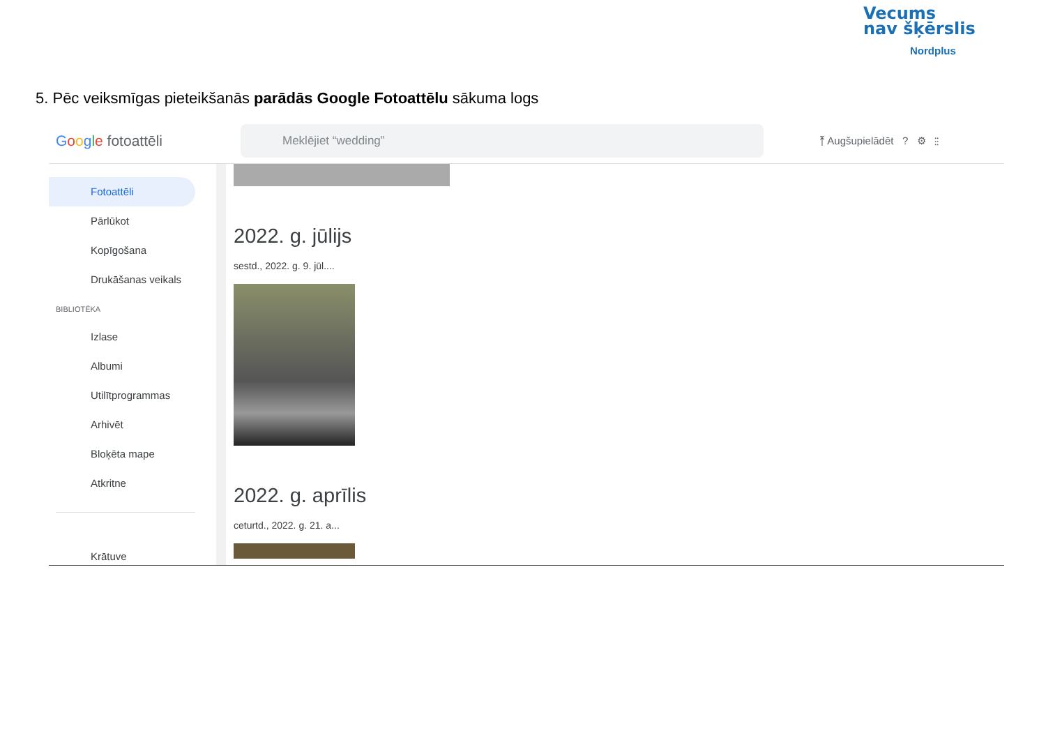Vecums
nav šķērslis
Nordplus
5. Pēc veiksmīgas pieteikšanās parādās Google Fotoattēlu sākuma logs
Google fotoattēli
Meklējiet “wedding”
⤒ Augšupielādēt ? ⚙ ⋮⋮
Fotoattēli
Pārlūkot
Kopīgošana
Drukāšanas veikals
BIBLIOTĒKA
Izlase
Albumi
Utilītprogrammas
Arhivēt
Bloķēta mape
Atkritne
Krātuve
2022. g. jūlijs
sestd., 2022. g. 9. jūl....
2022. g. aprīlis
ceturtd., 2022. g. 21. a...